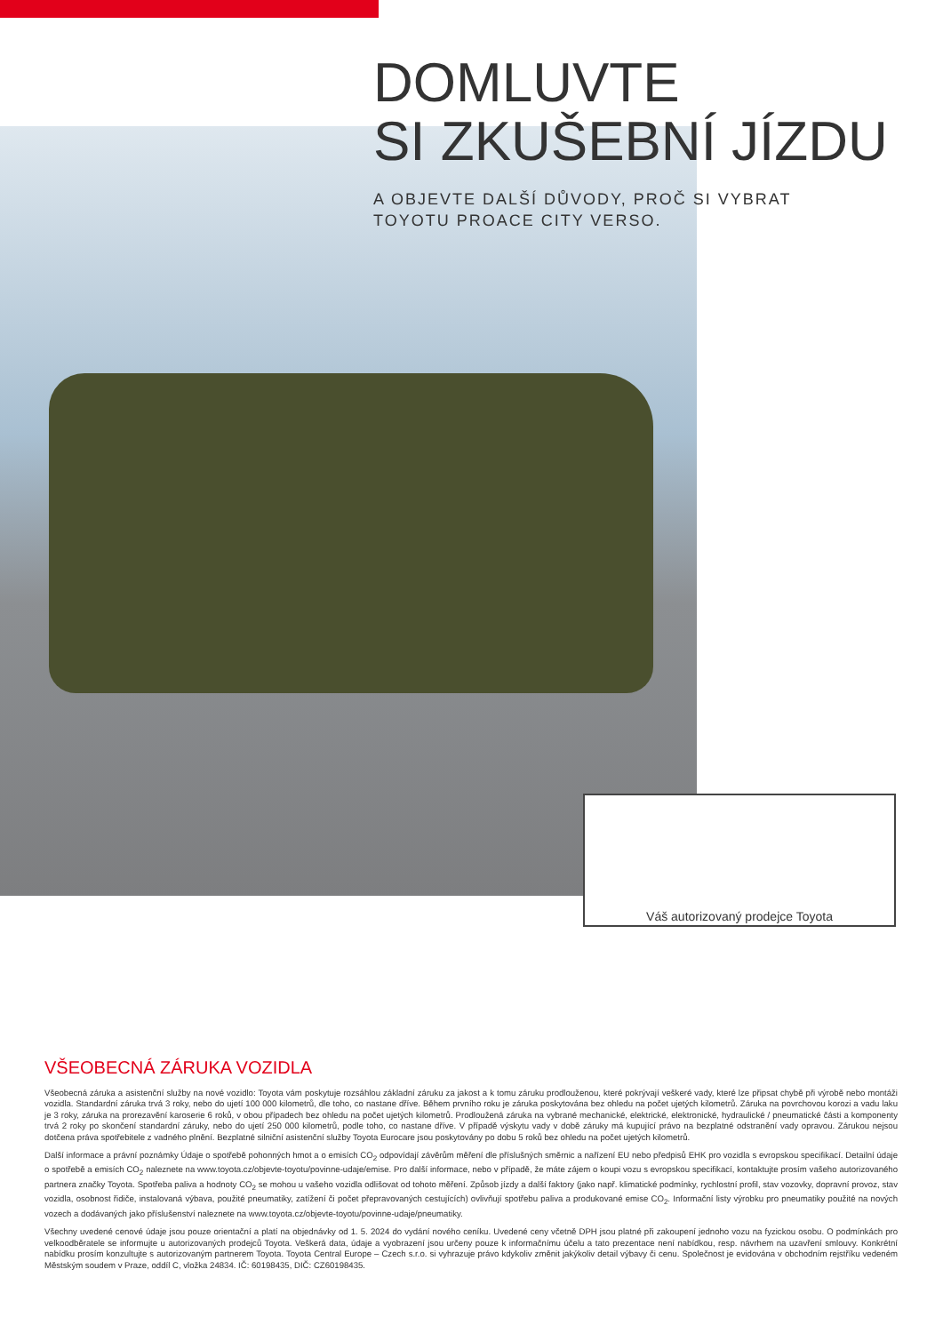DOMLUVTE
SI ZKUŠEBNÍ JÍZDU
A OBJEVTE DALŠÍ DŮVODY, PROČ SI VYBRAT
TOYOTU PROACE CITY VERSO.
Váš autorizovaný prodejce Toyota
VŠEOBECNÁ ZÁRUKA VOZIDLA
Všeobecná záruka a asistenční služby na nové vozidlo: Toyota vám poskytuje rozsáhlou základní záruku za jakost a k tomu záruku prodlouženou, které pokrývají veškeré vady, které lze připsat chybě při výrobě nebo montáži vozidla. Standardní záruka trvá 3 roky, nebo do ujetí 100 000 kilometrů, dle toho, co nastane dříve. Během prvního roku je záruka poskytována bez ohledu na počet ujetých kilometrů. Záruka na povrchovou korozi a vadu laku je 3 roky, záruka na prorezavění karoserie 6 roků, v obou případech bez ohledu na počet ujetých kilometrů. Prodloužená záruka na vybrané mechanické, elektrické, elektronické, hydraulické / pneumatické části a komponenty trvá 2 roky po skončení standardní záruky, nebo do ujetí 250 000 kilometrů, podle toho, co nastane dříve. V případě výskytu vady v době záruky má kupující právo na bezplatné odstranění vady opravou. Zárukou nejsou dotčena práva spotřebitele z vadného plnění. Bezplatné silniční asistenční služby Toyota Eurocare jsou poskytovány po dobu 5 roků bez ohledu na počet ujetých kilometrů.
Další informace a právní poznámky Údaje o spotřebě pohonných hmot a o emisích CO<sub>2</sub> odpovídají závěrům měření dle příslušných směrnic a nařízení EU nebo předpisů EHK pro vozidla s evropskou specifikací. Detailní údaje o spotřebě a emisích CO<sub>2</sub> naleznete na www.toyota.cz/objevte-toyotu/povinne-udaje/emise. Pro další informace, nebo v případě, že máte zájem o koupi vozu s evropskou specifikací, kontaktujte prosím vašeho autorizovaného partnera značky Toyota. Spotřeba paliva a hodnoty CO<sub>2</sub> se mohou u vašeho vozidla odlišovat od tohoto měření. Způsob jízdy a další faktory (jako např. klimatické podmínky, rychlostní profil, stav vozovky, dopravní provoz, stav vozidla, osobnost řidiče, instalovaná výbava, použité pneumatiky, zatížení či počet přepravovaných cestujících) ovlivňují spotřebu paliva a produkované emise CO<sub>2</sub>. Informační listy výrobku pro pneumatiky použité na nových vozech a dodávaných jako příslušenství naleznete na www.toyota.cz/objevte-toyotu/povinne-udaje/pneumatiky.
Všechny uvedené cenové údaje jsou pouze orientační a platí na objednávky od 1. 5. 2024 do vydání nového ceníku. Uvedené ceny včetně DPH jsou platné při zakoupení jednoho vozu na fyzickou osobu. O podmínkách pro velkoodběratele se informujte u autorizovaných prodejců Toyota. Veškerá data, údaje a vyobrazení jsou určeny pouze k informačnímu účelu a tato prezentace není nabídkou, resp. návrhem na uzavření smlouvy. Konkrétní nabídku prosím konzultujte s autorizovaným partnerem Toyota. Toyota Central Europe – Czech s.r.o. si vyhrazuje právo kdykoliv změnit jakýkoliv detail výbavy či cenu. Společnost je evidována v obchodním rejstříku vedeném Městským soudem v Praze, oddíl C, vložka 24834. IČ: 60198435, DIČ: CZ60198435.